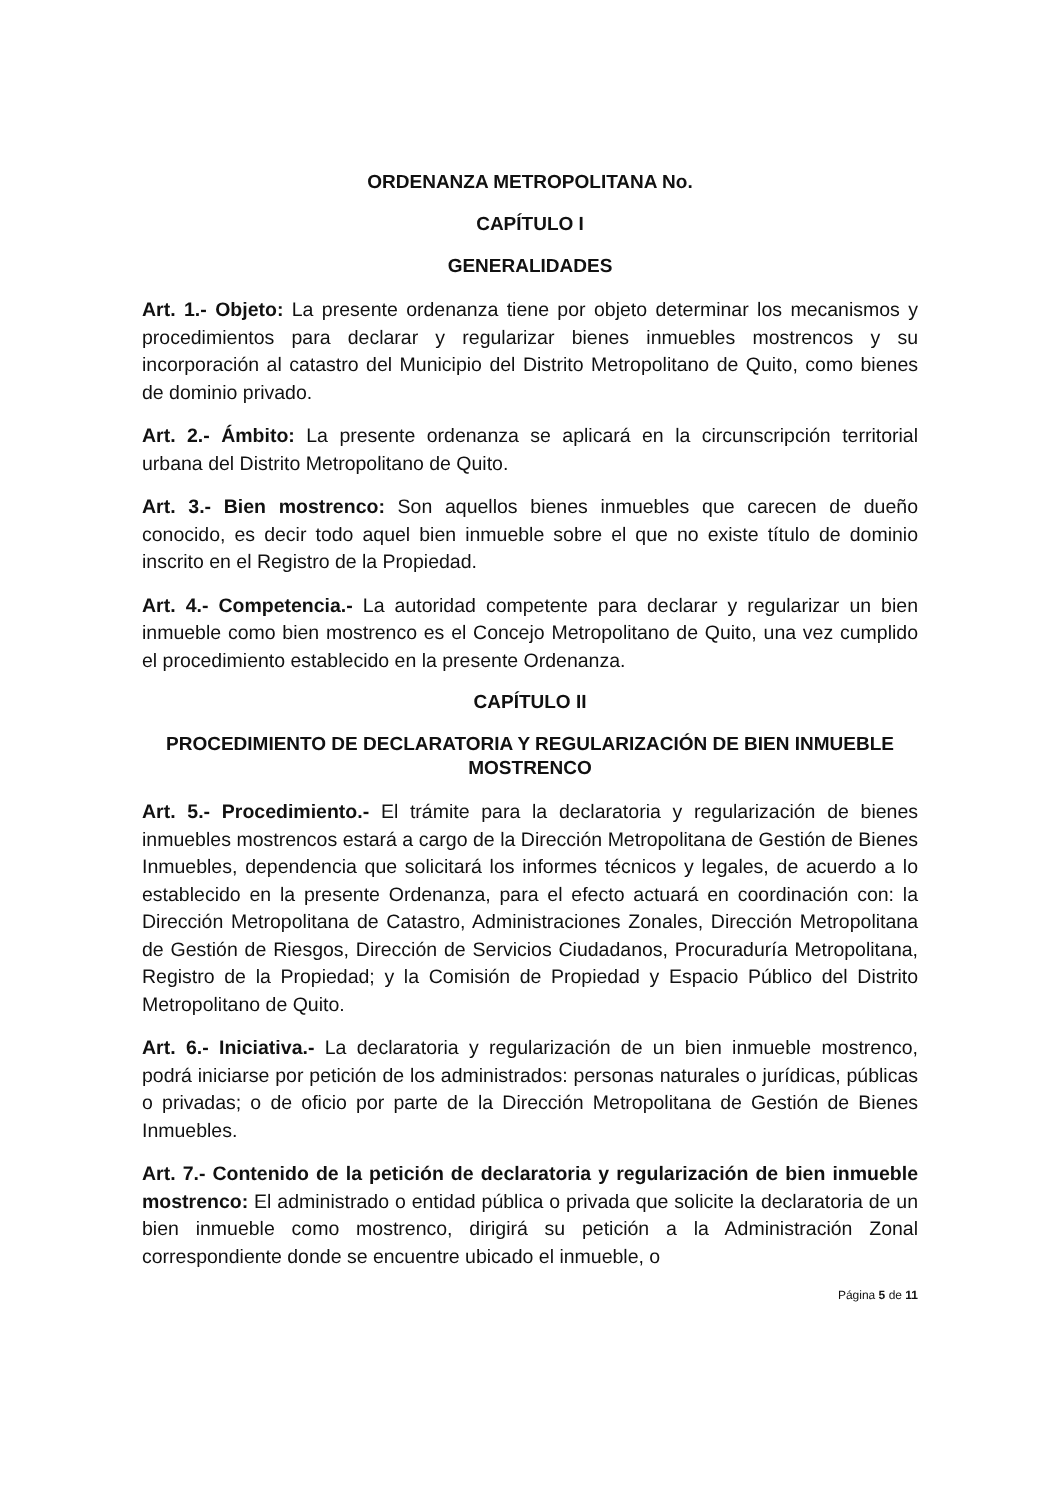ORDENANZA METROPOLITANA No.
CAPÍTULO I
GENERALIDADES
Art. 1.- Objeto: La presente ordenanza tiene por objeto determinar los mecanismos y procedimientos para declarar y regularizar bienes inmuebles mostrencos y su incorporación al catastro del Municipio del Distrito Metropolitano de Quito, como bienes de dominio privado.
Art. 2.- Ámbito: La presente ordenanza se aplicará en la circunscripción territorial urbana del Distrito Metropolitano de Quito.
Art. 3.- Bien mostrenco: Son aquellos bienes inmuebles que carecen de dueño conocido, es decir todo aquel bien inmueble sobre el que no existe título de dominio inscrito en el Registro de la Propiedad.
Art. 4.- Competencia.- La autoridad competente para declarar y regularizar un bien inmueble como bien mostrenco es el Concejo Metropolitano de Quito, una vez cumplido el procedimiento establecido en la presente Ordenanza.
CAPÍTULO II
PROCEDIMIENTO DE DECLARATORIA Y REGULARIZACIÓN DE BIEN INMUEBLE MOSTRENCO
Art. 5.- Procedimiento.- El trámite para la declaratoria y regularización de bienes inmuebles mostrencos estará a cargo de la Dirección Metropolitana de Gestión de Bienes Inmuebles, dependencia que solicitará los informes técnicos y legales, de acuerdo a lo establecido en la presente Ordenanza, para el efecto actuará en coordinación con: la Dirección Metropolitana de Catastro, Administraciones Zonales, Dirección Metropolitana de Gestión de Riesgos, Dirección de Servicios Ciudadanos, Procuraduría Metropolitana, Registro de la Propiedad; y la Comisión de Propiedad y Espacio Público del Distrito Metropolitano de Quito.
Art. 6.- Iniciativa.- La declaratoria y regularización de un bien inmueble mostrenco, podrá iniciarse por petición de los administrados: personas naturales o jurídicas, públicas o privadas; o de oficio por parte de la Dirección Metropolitana de Gestión de Bienes Inmuebles.
Art. 7.- Contenido de la petición de declaratoria y regularización de bien inmueble mostrenco: El administrado o entidad pública o privada que solicite la declaratoria de un bien inmueble como mostrenco, dirigirá su petición a la Administración Zonal correspondiente donde se encuentre ubicado el inmueble, o
Página 5 de 11